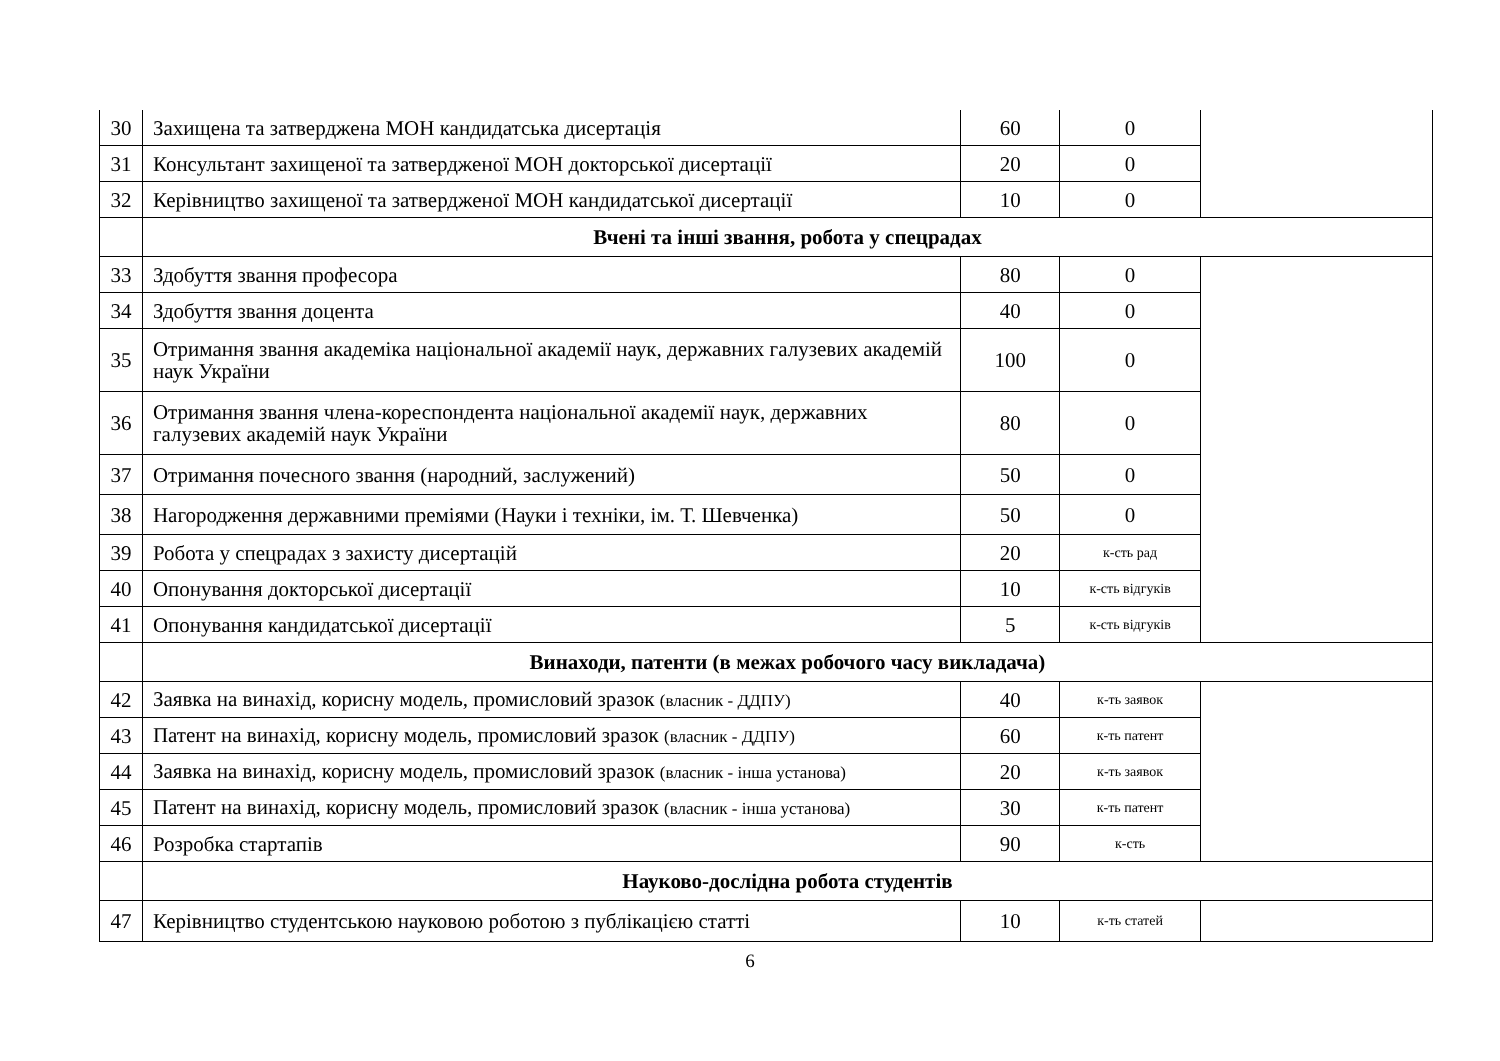| 30 | Захищена та затверджена МОН кандидатська дисертація | 60 | 0 | |
| 31 | Консультант захищеної та затвердженої МОН докторської дисертації | 20 | 0 | |
| 32 | Керівництво захищеної та затвердженої МОН кандидатської дисертації | 10 | 0 | |
| | Вчені та інші звання, робота у спецрадах | | | |
| 33 | Здобуття звання професора | 80 | 0 | |
| 34 | Здобуття звання доцента | 40 | 0 | |
| 35 | Отримання звання академіка національної академії наук, державних галузевих академій наук України | 100 | 0 | |
| 36 | Отримання звання члена-кореспондента національної академії наук, державних галузевих академій наук України | 80 | 0 | |
| 37 | Отримання почесного звання (народний, заслужений) | 50 | 0 | |
| 38 | Нагородження державними преміями (Науки і техніки, ім. Т. Шевченка) | 50 | 0 | |
| 39 | Робота у спецрадах з захисту дисертацій | 20 | к-сть рад | |
| 40 | Опонування докторської дисертації | 10 | к-сть відгуків | |
| 41 | Опонування кандидатської дисертації | 5 | к-сть відгуків | |
| | Винаходи, патенти (в межах робочого часу викладача) | | | |
| 42 | Заявка на винахід, корисну модель, промисловий зразок (власник - ДДПУ) | 40 | к-ть заявок | |
| 43 | Патент на винахід, корисну модель, промисловий зразок (власник - ДДПУ) | 60 | к-ть патент | |
| 44 | Заявка на винахід, корисну модель, промисловий зразок (власник - інша установа) | 20 | к-ть заявок | |
| 45 | Патент на винахід, корисну модель, промисловий зразок (власник - інша установа) | 30 | к-ть патент | |
| 46 | Розробка стартапів | 90 | к-сть | |
| | Науково-дослідна робота студентів | | | |
| 47 | Керівництво студентською науковою роботою з публікацією статті | 10 | к-ть статей | |
6